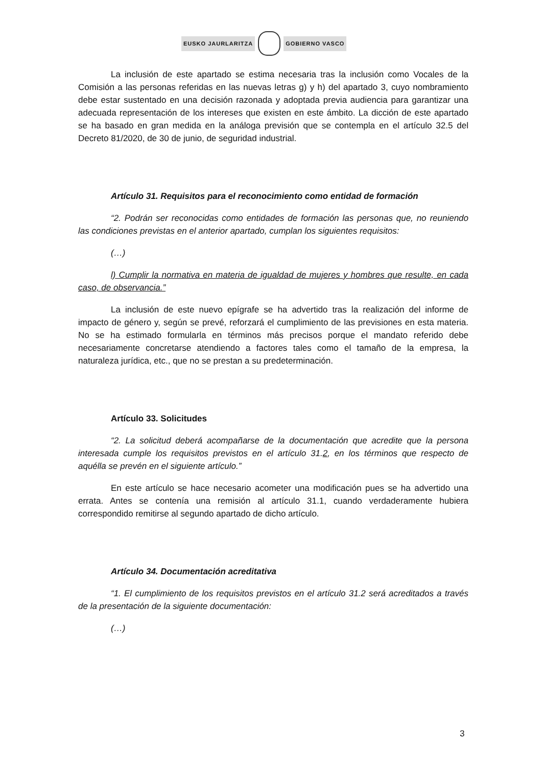EUSKO JAURLARITZA GOBIERNO VASCO
La inclusión de este apartado se estima necesaria tras la inclusión como Vocales de la Comisión a las personas referidas en las nuevas letras g) y h) del apartado 3, cuyo nombramiento debe estar sustentado en una decisión razonada y adoptada previa audiencia para garantizar una adecuada representación de los intereses que existen en este ámbito. La dicción de este apartado se ha basado en gran medida en la análoga previsión que se contempla en el artículo 32.5 del Decreto 81/2020, de 30 de junio, de seguridad industrial.
Artículo 31. Requisitos para el reconocimiento como entidad de formación
“2. Podrán ser reconocidas como entidades de formación las personas que, no reuniendo las condiciones previstas en el anterior apartado, cumplan los siguientes requisitos:
(…)
l) Cumplir la normativa en materia de igualdad de mujeres y hombres que resulte, en cada caso, de observancia.”
La inclusión de este nuevo epígrafe se ha advertido tras la realización del informe de impacto de género y, según se prevé, reforzará el cumplimiento de las previsiones en esta materia. No se ha estimado formularla en términos más precisos porque el mandato referido debe necesariamente concretarse atendiendo a factores tales como el tamaño de la empresa, la naturaleza jurídica, etc., que no se prestan a su predeterminación.
Artículo 33. Solicitudes
“2. La solicitud deberá acompañarse de la documentación que acredite que la persona interesada cumple los requisitos previstos en el artículo 31.2, en los términos que respecto de aquélla se prevén en el siguiente artículo.”
En este artículo se hace necesario acometer una modificación pues se ha advertido una errata. Antes se contenía una remisión al artículo 31.1, cuando verdaderamente hubiera correspondido remitirse al segundo apartado de dicho artículo.
Artículo 34. Documentación acreditativa
“1. El cumplimiento de los requisitos previstos en el artículo 31.2 será acreditados a través de la presentación de la siguiente documentación:
(…)
3